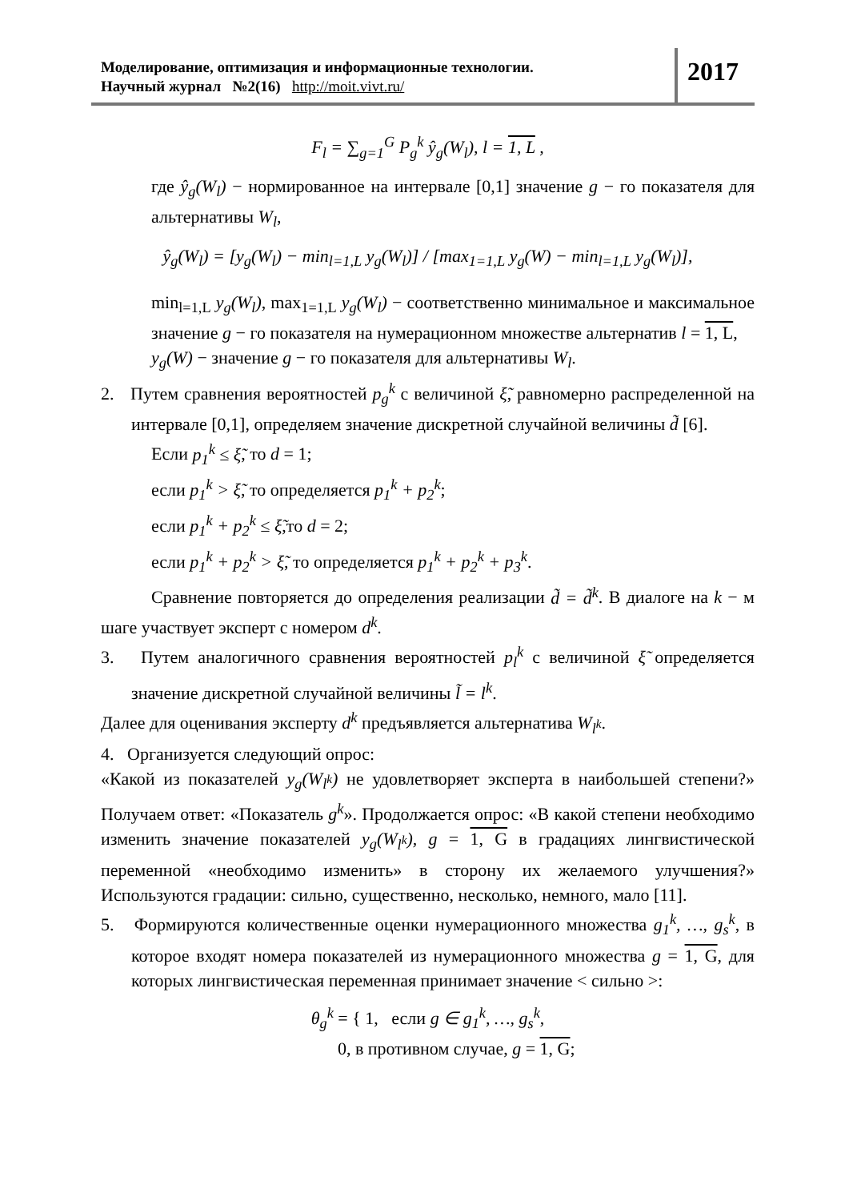Моделирование, оптимизация и информационные технологии.
Научный журнал №2(16) http://moit.vivt.ru/
2017
F<sub>l</sub> = ∑<sub>g=1</sub><sup>G</sup> P<sub>g</sub><sup>k</sup> ŷ<sub>g</sub>(W<sub>l</sub>), l = 1, L ,
где ŷ<sub>g</sub>(W<sub>l</sub>) − нормированное на интервале [0,1] значение g − го показателя для альтернативы W<sub>l</sub>,
ŷ<sub>g</sub>(W<sub>l</sub>) = [y<sub>g</sub>(W<sub>l</sub>) − min<sub>l=1,L</sub> y<sub>g</sub>(W<sub>l</sub>)] / [max<sub>1=1,L</sub> y<sub>g</sub>(W) − min<sub>l=1,L</sub> y<sub>g</sub>(W<sub>l</sub>)],
min<sub>l=1,L</sub> y<sub>g</sub>(W<sub>l</sub>), max<sub>1=1,L</sub> y<sub>g</sub>(W<sub>l</sub>) − соответственно минимальное и максимальное значение g − го показателя на нумерационном множестве альтернатив l = 1, L,
y<sub>g</sub>(W) − значение g − го показателя для альтернативы W<sub>l</sub>.
2. Путем сравнения вероятностей p<sub>g</sub><sup>k</sup> с величиной ξ̃, равномерно распределенной на интервале [0,1], определяем значение дискретной случайной величины d̃ [6].
Если p<sub>1</sub><sup>k</sup> ≤ ξ̃, то d = 1;
если p<sub>1</sub><sup>k</sup> > ξ̃, то определяется p<sub>1</sub><sup>k</sup> + p<sub>2</sub><sup>k</sup>;
если p<sub>1</sub><sup>k</sup> + p<sub>2</sub><sup>k</sup> ≤ ξ̃,то d = 2;
если p<sub>1</sub><sup>k</sup> + p<sub>2</sub><sup>k</sup> > ξ̃, то определяется p<sub>1</sub><sup>k</sup> + p<sub>2</sub><sup>k</sup> + p<sub>3</sub><sup>k</sup>.
Сравнение повторяется до определения реализации d̃ = d̃<sup>k</sup>. В диалоге на k − м шаге участвует эксперт с номером d<sup>k</sup>.
3. Путем аналогичного сравнения вероятностей p<sub>l</sub><sup>k</sup> с величиной ξ̃ определяется значение дискретной случайной величины l̃ = l<sup>k</sup>.
Далее для оценивания эксперту d<sup>k</sup> предъявляется альтернатива W<sub>l<sup>k</sup></sub>.
4. Организуется следующий опрос:
«Какой из показателей y<sub>g</sub>(W<sub>l<sup>k</sup></sub>) не удовлетворяет эксперта в наибольшей степени?» Получаем ответ: «Показатель g<sup>k</sup>». Продолжается опрос: «В какой степени необходимо изменить значение показателей y<sub>g</sub>(W<sub>l<sup>k</sup></sub>), g = 1, G в градациях лингвистической переменной «необходимо изменить» в сторону их желаемого улучшения?» Используются градации: сильно, существенно, несколько, немного, мало [11].
5. Формируются количественные оценки нумерационного множества g<sub>1</sub><sup>k</sup>, …, g<sub>s</sub><sup>k</sup>, в которое входят номера показателей из нумерационного множества g = 1, G, для которых лингвистическая переменная принимает значение < сильно >:
θ<sub>g</sub><sup>k</sup> = { 1, если g ∈ g<sub>1</sub><sup>k</sup>, …, g<sub>s</sub><sup>k</sup>,
0, в противном случае, g = 1, G;